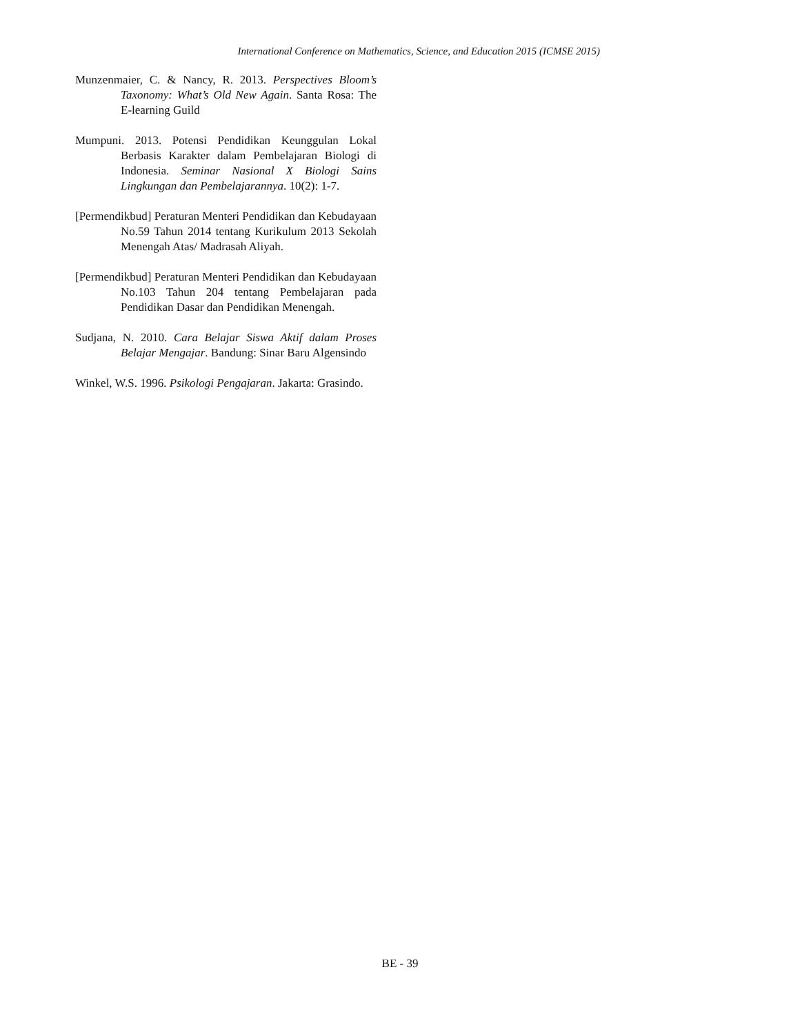International Conference on Mathematics, Science, and Education 2015 (ICMSE 2015)
Munzenmaier, C. & Nancy, R. 2013. Perspectives Bloom’s Taxonomy: What’s Old New Again. Santa Rosa: The E-learning Guild
Mumpuni. 2013. Potensi Pendidikan Keunggulan Lokal Berbasis Karakter dalam Pembelajaran Biologi di Indonesia. Seminar Nasional X Biologi Sains Lingkungan dan Pembelajarannya. 10(2): 1-7.
[Permendikbud] Peraturan Menteri Pendidikan dan Kebudayaan No.59 Tahun 2014 tentang Kurikulum 2013 Sekolah Menengah Atas/ Madrasah Aliyah.
[Permendikbud] Peraturan Menteri Pendidikan dan Kebudayaan No.103 Tahun 204 tentang Pembelajaran pada Pendidikan Dasar dan Pendidikan Menengah.
Sudjana, N. 2010. Cara Belajar Siswa Aktif dalam Proses Belajar Mengajar. Bandung: Sinar Baru Algensindo
Winkel, W.S. 1996. Psikologi Pengajaran. Jakarta: Grasindo.
BE - 39